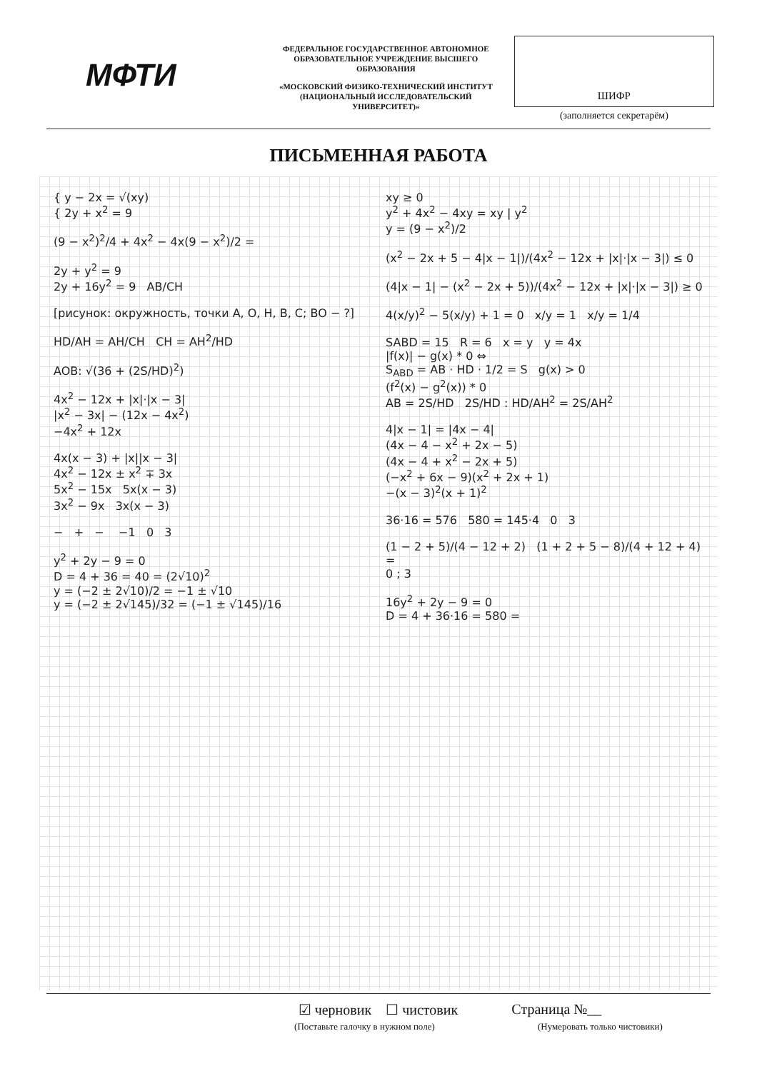МФТИ
ФЕДЕРАЛЬНОЕ ГОСУДАРСТВЕННОЕ АВТОНОМНОЕ ОБРАЗОВАТЕЛЬНОЕ УЧРЕЖДЕНИЕ ВЫСШЕГО ОБРАЗОВАНИЯ
«МОСКОВСКИЙ ФИЗИКО-ТЕХНИЧЕСКИЙ ИНСТИТУТ (НАЦИОНАЛЬНЫЙ ИССЛЕДОВАТЕЛЬСКИЙ УНИВЕРСИТЕТ)»
ШИФР
(заполняется секретарём)
ПИСЬМЕННАЯ РАБОТА
{ y − 2x = √(xy)
{ 2y + x<sup>2</sup> = 9
(9 − x<sup>2</sup>)<sup>2</sup>/4 + 4x<sup>2</sup> − 4x(9 − x<sup>2</sup>)/2 =
2y + y<sup>2</sup> = 9
2y + 16y<sup>2</sup> = 9 AB/CH
[рисунок: окружность, точки A, O, H, B, C; BO − ?]
HD/AH = AH/CH CH = AH<sup>2</sup>/HD
AOB: √(36 + (2S/HD)<sup>2</sup>)
4x<sup>2</sup> − 12x + |x|·|x − 3|
|x<sup>2</sup> − 3x| − (12x − 4x<sup>2</sup>)
−4x<sup>2</sup> + 12x
4x(x − 3) + |x||x − 3|
4x<sup>2</sup> − 12x ± x<sup>2</sup> ∓ 3x
5x<sup>2</sup> − 15x 5x(x − 3)
3x<sup>2</sup> − 9x 3x(x − 3)
− + − −1 0 3
y<sup>2</sup> + 2y − 9 = 0
D = 4 + 36 = 40 = (2√10)<sup>2</sup>
y = (−2 ± 2√10)/2 = −1 ± √10
y = (−2 ± 2√145)/32 = (−1 ± √145)/16
xy ≥ 0
y<sup>2</sup> + 4x<sup>2</sup> − 4xy = xy | y<sup>2</sup>
y = (9 − x<sup>2</sup>)/2
(x<sup>2</sup> − 2x + 5 − 4|x − 1|)/(4x<sup>2</sup> − 12x + |x|·|x − 3|) ≤ 0
(4|x − 1| − (x<sup>2</sup> − 2x + 5))/(4x<sup>2</sup> − 12x + |x|·|x − 3|) ≥ 0
4(x/y)<sup>2</sup> − 5(x/y) + 1 = 0 x/y = 1 x/y = 1/4
SABD = 15 R = 6 x = y y = 4x
|f(x)| − g(x) * 0 ⇔
S<sub>ABD</sub> = AB · HD · 1/2 = S g(x) > 0
(f<sup>2</sup>(x) − g<sup>2</sup>(x)) * 0
AB = 2S/HD 2S/HD : HD/AH<sup>2</sup> = 2S/AH<sup>2</sup>
4|x − 1| = |4x − 4|
(4x − 4 − x<sup>2</sup> + 2x − 5)
(4x − 4 + x<sup>2</sup> − 2x + 5)
(−x<sup>2</sup> + 6x − 9)(x<sup>2</sup> + 2x + 1)
−(x − 3)<sup>2</sup>(x + 1)<sup>2</sup>
36·16 = 576 580 = 145·4 0 3
(1 − 2 + 5)/(4 − 12 + 2) (1 + 2 + 5 − 8)/(4 + 12 + 4) =
0 ; 3
16y<sup>2</sup> + 2y − 9 = 0
D = 4 + 36·16 = 580 =
☑ черновик ☐ чистовик Страница №__
(Поставьте галочку в нужном поле) (Нумеровать только чистовики)